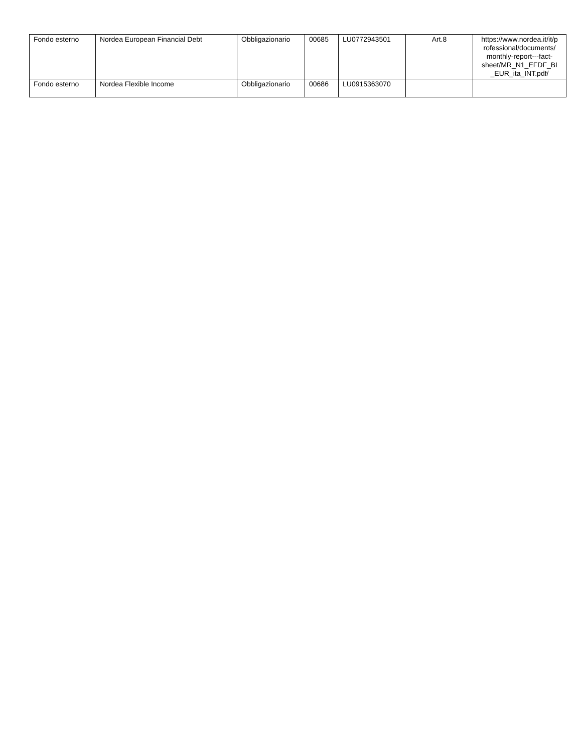| Fondo esterno | Nordea European Financial Debt | Obbligazionario | 00685 | LU0772943501 | Art.8 | https://www.nordea.it/it/p rofessional/documents/ monthly-report---fact-sheet/MR_N1_EFDF_BI _EUR_ita_INT.pdf/ |
| Fondo esterno | Nordea Flexible Income | Obbligazionario | 00686 | LU0915363070 | | |